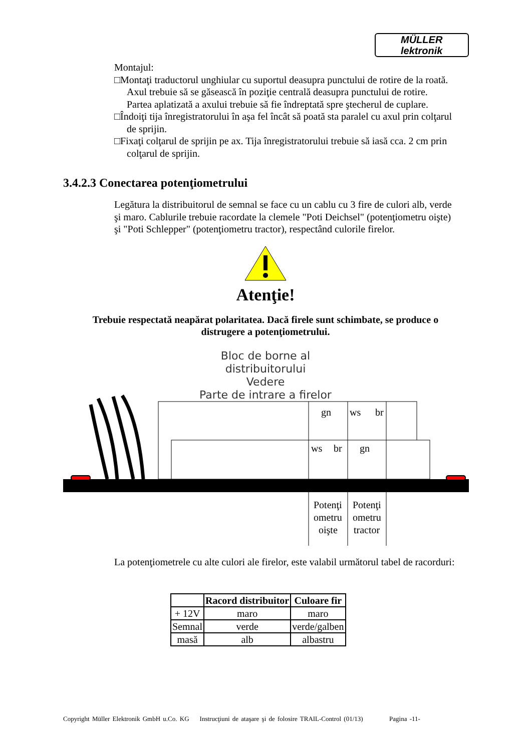MÜLLER
lektronik
Montajul:
□Montaţi traductorul unghiular cu suportul deasupra punctului de rotire de la roată. Axul trebuie să se găsească în poziţie centrală deasupra punctului de rotire. Partea aplatizată a axului trebuie să fie îndreptată spre ştecherul de cuplare.
□Îndoiţi tija înregistratorului în aşa fel încât să poată sta paralel cu axul prin colţarul de sprijin.
□Fixaţi colţarul de sprijin pe ax. Tija înregistratorului trebuie să iasă cca. 2 cm prin colţarul de sprijin.
3.4.2.3 Conectarea potenţiometrului
Legătura la distribuitorul de semnal se face cu un cablu cu 3 fire de culori alb, verde şi maro. Cablurile trebuie racordate la clemele "Poti Deichsel" (potenţiometru oişte) şi "Poti Schlepper" (potenţiometru tractor), respectând culorile firelor.
Atenţie!
Trebuie respectată neapărat polaritatea. Dacă firele sunt schimbate, se produce o distrugere a potenţiometrului.
Bloc de borne al distribuitorului
Vedere
Parte de intrare a firelor
gn
ws
br
ws
br
gn
Potenţi
ometru
oişte
Potenţi
ometru
tractor
La potenţiometrele cu alte culori ale firelor, este valabil următorul tabel de racorduri:
| | Racord distribuitor | Culoare fir |
| --- | --- | --- |
| + 12V | maro | maro |
| Semnal | verde | verde/galben |
| masă | alb | albastru |
Copyright Müller Elektronik GmbH u.Co. KG Instrucţiuni de ataşare şi de folosire TRAIL-Control (01/13) Pagina -11-